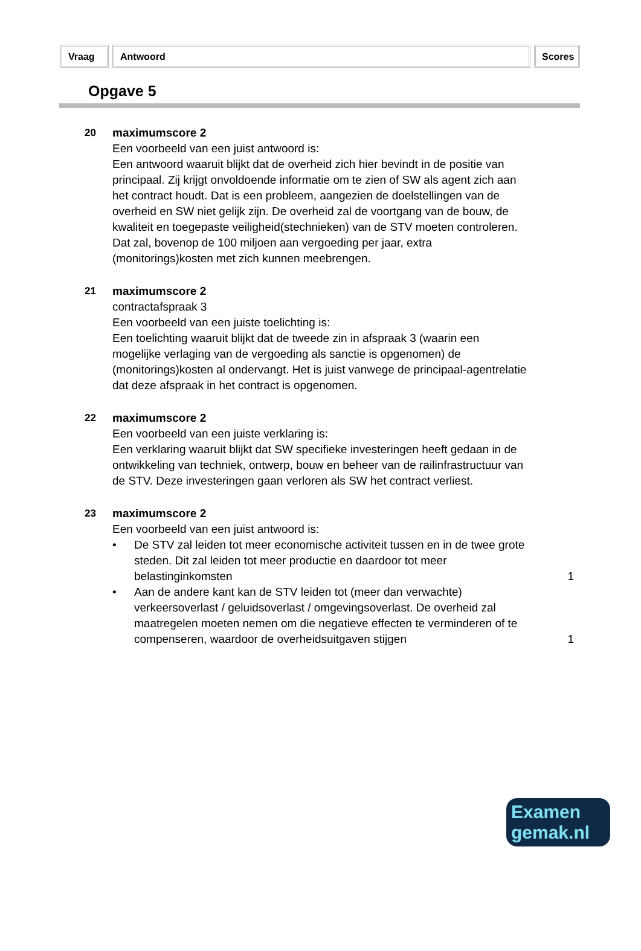Vraag Antwoord Scores
Opgave 5
20 maximumscore 2
Een voorbeeld van een juist antwoord is:
Een antwoord waaruit blijkt dat de overheid zich hier bevindt in de positie van principaal. Zij krijgt onvoldoende informatie om te zien of SW als agent zich aan het contract houdt. Dat is een probleem, aangezien de doelstellingen van de overheid en SW niet gelijk zijn. De overheid zal de voortgang van de bouw, de kwaliteit en toegepaste veiligheid(stechnieken) van de STV moeten controleren. Dat zal, bovenop de 100 miljoen aan vergoeding per jaar, extra (monitorings)kosten met zich kunnen meebrengen.
21 maximumscore 2
contractafspraak 3
Een voorbeeld van een juiste toelichting is:
Een toelichting waaruit blijkt dat de tweede zin in afspraak 3 (waarin een mogelijke verlaging van de vergoeding als sanctie is opgenomen) de (monitorings)kosten al ondervangt. Het is juist vanwege de principaal-agentrelatie dat deze afspraak in het contract is opgenomen.
22 maximumscore 2
Een voorbeeld van een juiste verklaring is:
Een verklaring waaruit blijkt dat SW specifieke investeringen heeft gedaan in de ontwikkeling van techniek, ontwerp, bouw en beheer van de railinfrastructuur van de STV. Deze investeringen gaan verloren als SW het contract verliest.
23 maximumscore 2
Een voorbeeld van een juist antwoord is:
• De STV zal leiden tot meer economische activiteit tussen en in de twee grote steden. Dit zal leiden tot meer productie en daardoor tot meer belastinginkomsten 1
• Aan de andere kant kan de STV leiden tot (meer dan verwachte) verkeersoverlast / geluidsoverlast / omgevingsoverlast. De overheid zal maatregelen moeten nemen om die negatieve effecten te verminderen of te compenseren, waardoor de overheidsuitgaven stijgen 1
Examen
gemak.nl